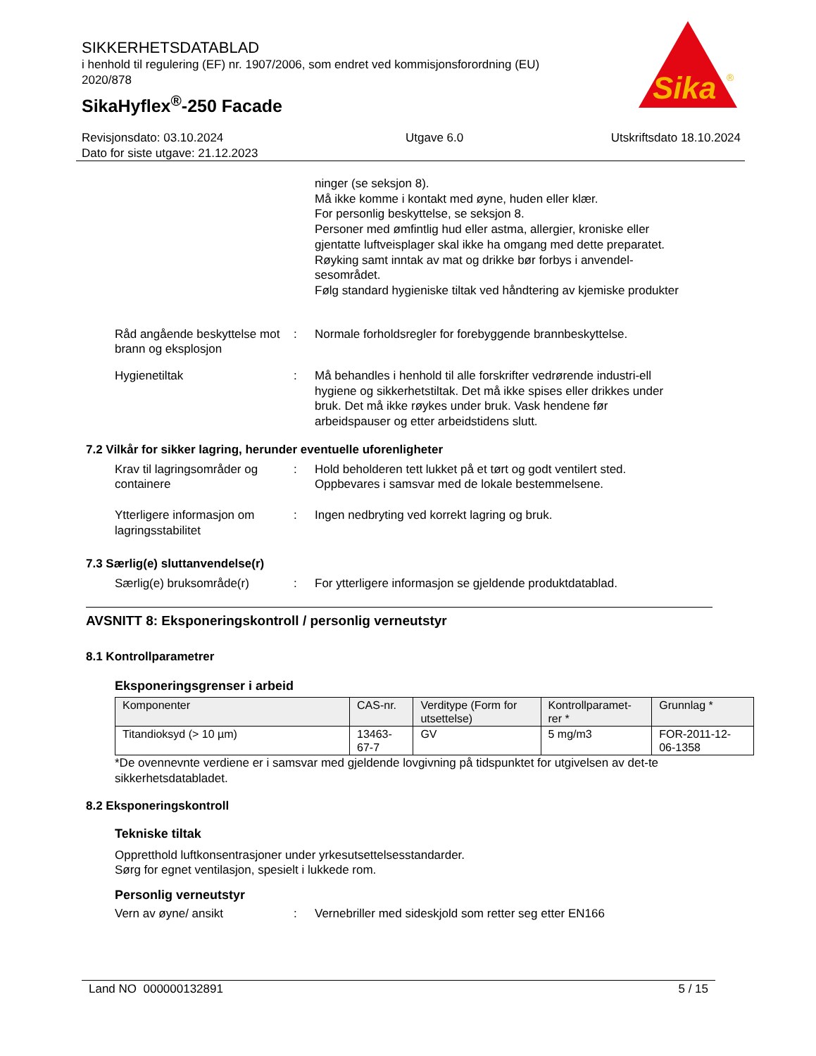SIKKERHETSDATABLAD
i henhold til regulering (EF) nr. 1907/2006, som endret ved kommisjonsforordning (EU) 2020/878
SikaHyflex<sup>®</sup>-250 Facade
Sika
®
Revisjonsdato: 03.10.2024
Dato for siste utgave: 21.12.2023
Utgave 6.0 Utskriftsdato 18.10.2024
ninger (se seksjon 8).
Må ikke komme i kontakt med øyne, huden eller klær.
For personlig beskyttelse, se seksjon 8.
Personer med ømfintlig hud eller astma, allergier, kroniske eller gjentatte luftveisplager skal ikke ha omgang med dette preparatet.
Røyking samt inntak av mat og drikke bør forbys i anvendel-sesområdet.
Følg standard hygieniske tiltak ved håndtering av kjemiske produkter
Råd angående beskyttelse mot brann og eksplosjon
: Normale forholdsregler for forebyggende brannbeskyttelse.
Hygienetiltak : Må behandles i henhold til alle forskrifter vedrørende industri-ell hygiene og sikkerhetstiltak. Det må ikke spises eller drikkes under bruk. Det må ikke røykes under bruk. Vask hendene før arbeidspauser og etter arbeidstidens slutt.
7.2 Vilkår for sikker lagring, herunder eventuelle uforenligheter
Krav til lagringsområder og containere
: Hold beholderen tett lukket på et tørt og godt ventilert sted. Oppbevares i samsvar med de lokale bestemmelsene.
Ytterligere informasjon om lagringsstabilitet
: Ingen nedbryting ved korrekt lagring og bruk.
7.3 Særlig(e) sluttanvendelse(r)
Særlig(e) bruksområde(r) : For ytterligere informasjon se gjeldende produktdatablad.
AVSNITT 8: Eksponeringskontroll / personlig verneutstyr
8.1 Kontrollparametrer
Eksponeringsgrenser i arbeid
| Komponenter | CAS-nr. | Verditype (Form for utsettelse) | Kontrollparamet-rer * | Grunnlag * |
| --- | --- | --- | --- | --- |
| Titandioksyd (> 10 µm) | 13463-67-7 | GV | 5 mg/m3 | FOR-2011-12-06-1358 |
*De ovennevnte verdiene er i samsvar med gjeldende lovgivning på tidspunktet for utgivelsen av det-te sikkerhetsdatabladet.
8.2 Eksponeringskontroll
Tekniske tiltak
Oppretthold luftkonsentrasjoner under yrkesutsettelsesstandarder.
Sørg for egnet ventilasjon, spesielt i lukkede rom.
Personlig verneutstyr
Vern av øyne/ ansikt : Vernebriller med sideskjold som retter seg etter EN166
Land NO 000000132891 5 / 15